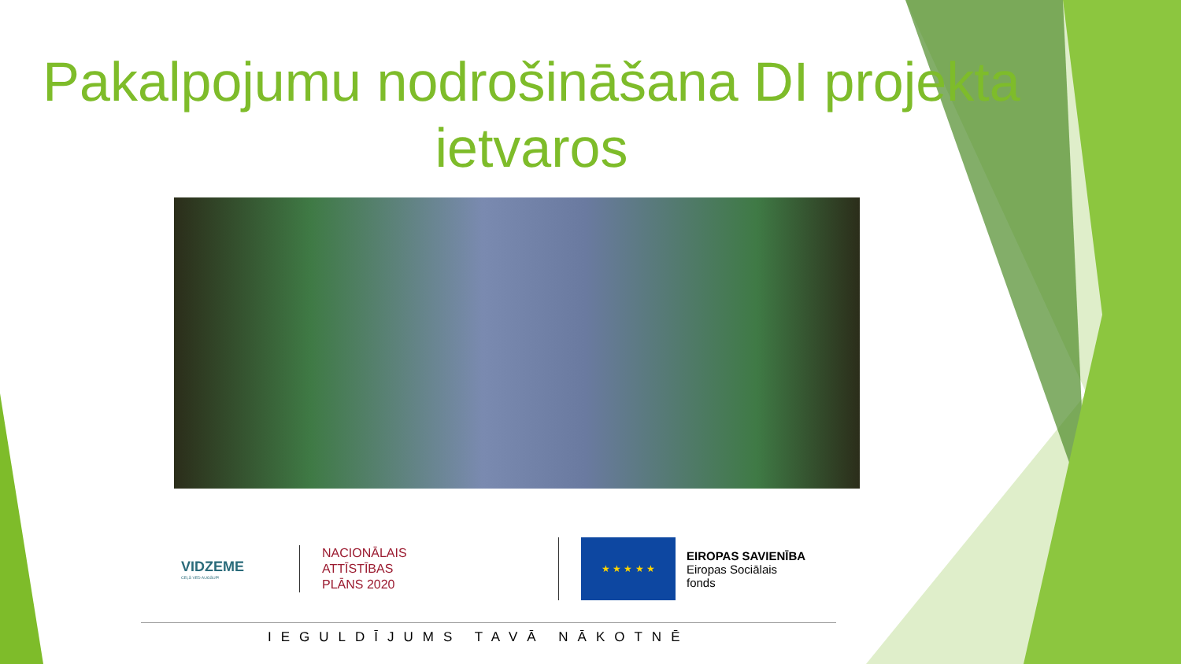Pakalpojumu nodrošināšana DI projekta ietvaros
VIDZEME
CEĻŠ VED AUGŠUP!
NACIONĀLAIS
ATTĪSTĪBAS
PLĀNS 2020
★ ★ ★ ★ ★
EIROPAS SAVIENĪBA
Eiropas Sociālais
fonds
IEGULDĪJUMS TAVĀ NĀKOTNĒ